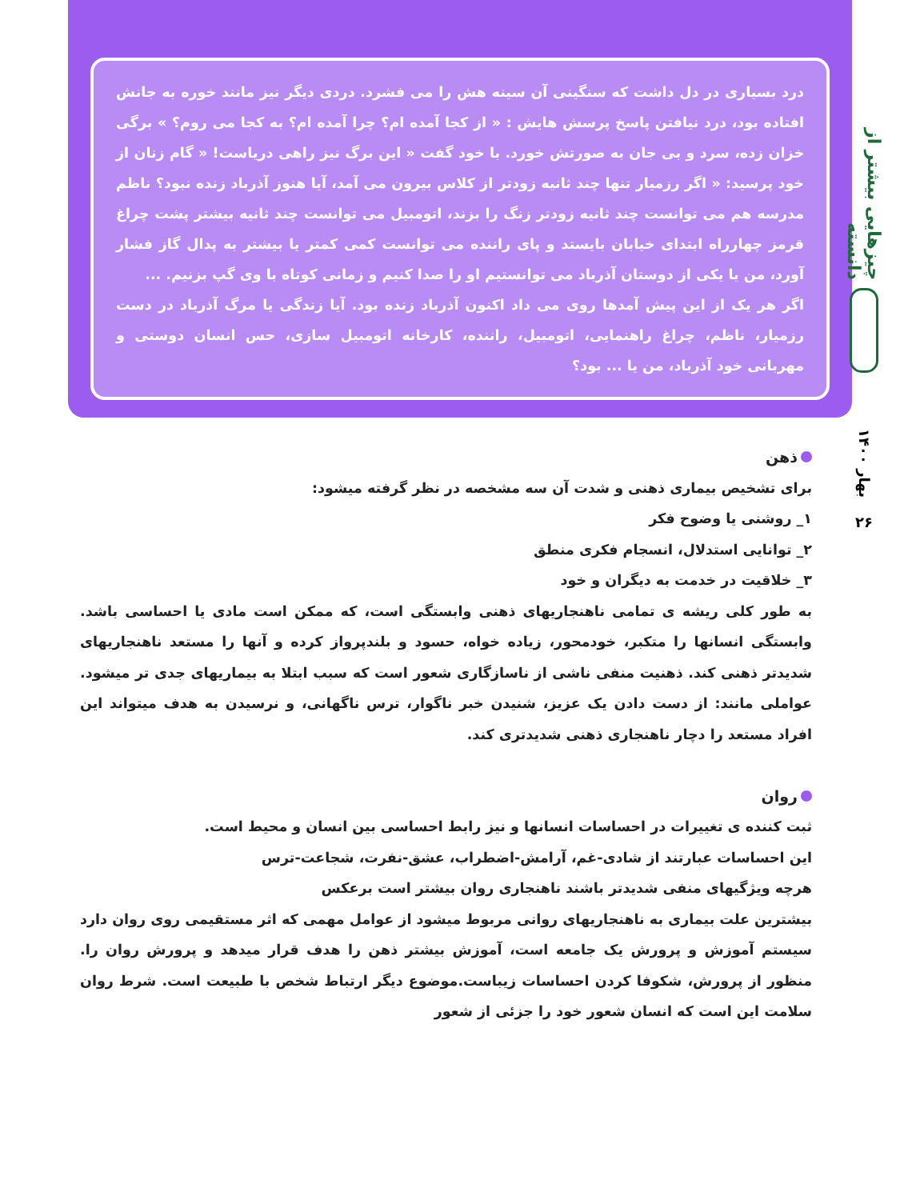چیزهایی بیشتر از دانسته
بهار ۱۴۰۰
۲۶
درد بسیاری در دل داشت که سنگینی آن سینه هش را می فشرد. دردی دیگر نیز مانند خوره به جانش افتاده بود، درد نیافتن پاسخ پرسش هایش : « از کجا آمده ام؟ چرا آمده ام؟ به کجا می روم؟ » برگی خزان زده، سرد و بی جان به صورتش خورد. با خود گفت « این برگ نیز راهی دریاست! « گام زنان از خود پرسید: « اگر رزمیار تنها چند ثانیه زودتر از کلاس بیرون می آمد، آیا هنوز آذرباد زنده نبود؟ ناظم مدرسه هم می توانست چند ثانیه زودتر زنگ را بزند، اتومبیل می توانست چند ثانیه بیشتر پشت چراغ قرمز چهارراه ابتدای خیابان بایستد و پای راننده می توانست کمی کمتر یا بیشتر به پدال گاز فشار آورد، من یا یکی از دوستان آذرباد می توانستیم او را صدا کنیم و زمانی کوتاه با وی گپ بزنیم. ...
اگر هر یک از این پیش آمدها روی می داد اکنون آذرباد زنده بود. آیا زندگی یا مرگ آذرباد در دست رزمیار، ناظم، چراغ راهنمایی، اتومبیل، راننده، کارخانه اتومبیل سازی، حس انسان دوستی و مهربانی خود آذرباد، من یا ... بود؟
ذهن
برای تشخیص بیماری ذهنی و شدت آن سه مشخصه در نظر گرفته میشود:
۱_ روشنی یا وضوح فکر
۲_ توانایی استدلال، انسجام فکری منطق
۳_ خلاقیت در خدمت به دیگران و خود
به طور کلی ریشه ی تمامی ناهنجاریهای ذهنی وابستگی است، که ممکن است مادی یا احساسی باشد. وابستگی انسانها را متکبر، خودمحور، زیاده خواه، حسود و بلندپرواز کرده و آنها را مستعد ناهنجاریهای شدیدتر ذهنی کند. ذهنیت منفی ناشی از ناسازگاری شعور است که سبب ابتلا به بیماریهای جدی تر میشود. عواملی مانند: از دست دادن یک عزیز، شنیدن خبر ناگوار، ترس ناگهانی، و نرسیدن به هدف میتواند این افراد مستعد را دچار ناهنجاری ذهنی شدیدتری کند.
روان
ثبت کننده ی تغییرات در احساسات انسانها و نیز رابط احساسی بین انسان و محیط است.
این احساسات عبارتند از شادی-غم، آرامش-اضطراب، عشق-نفرت، شجاعت-ترس
هرچه ویژگیهای منفی شدیدتر باشند ناهنجاری روان بیشتر است برعکس
بیشترین علت بیماری به ناهنجاریهای روانی مربوط میشود از عوامل مهمی که اثر مستقیمی روی روان دارد سیستم آموزش و پرورش یک جامعه است، آموزش بیشتر ذهن را هدف قرار میدهد و پرورش روان را. منظور از پرورش، شکوفا کردن احساسات زیباست.موضوع دیگر ارتباط شخص با طبیعت است. شرط روان سلامت این است که انسان شعور خود را جزئی از شعور